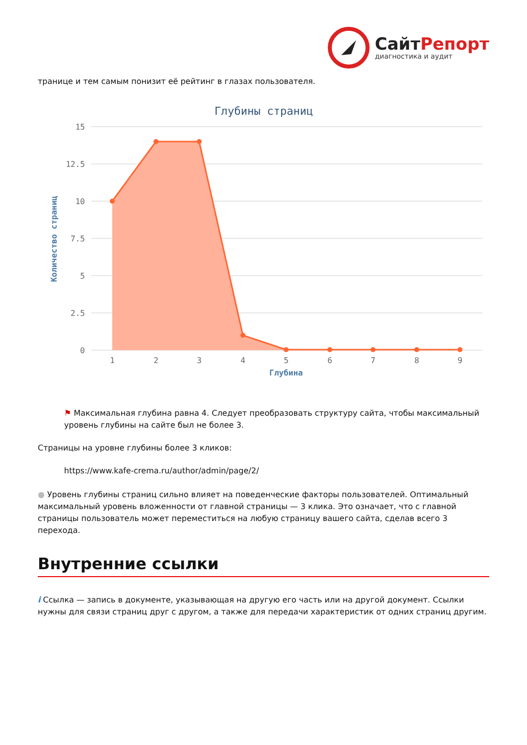Сайт Репорт
диагностика и аудит
транице и тем самым понизит её рейтинг в глазах пользователя.
Глубины страниц
15
12.5
10
7.5
5
2.5
0
Количество страниц
1
2
3
4
5
6
7
8
9
Глубина
⚑ Максимальная глубина равна 4. Следует преобразовать структуру сайта, чтобы максимальный уровень глубины на сайте был не более 3.
Страницы на уровне глубины более 3 кликов:
https://www.kafe-crema.ru/author/admin/page/2/
● Уровень глубины страниц сильно влияет на поведенческие факторы пользователей. Оптимальный максимальный уровень вложенности от главной страницы — 3 клика. Это означает, что с главной страницы пользователь может переместиться на любую страницу вашего сайта, сделав всего 3 перехода.
Внутренние ссылки
i Ссылка — запись в документе, указывающая на другую его часть или на другой документ. Ссылки нужны для связи страниц друг с другом, а также для передачи характеристик от одних страниц другим.